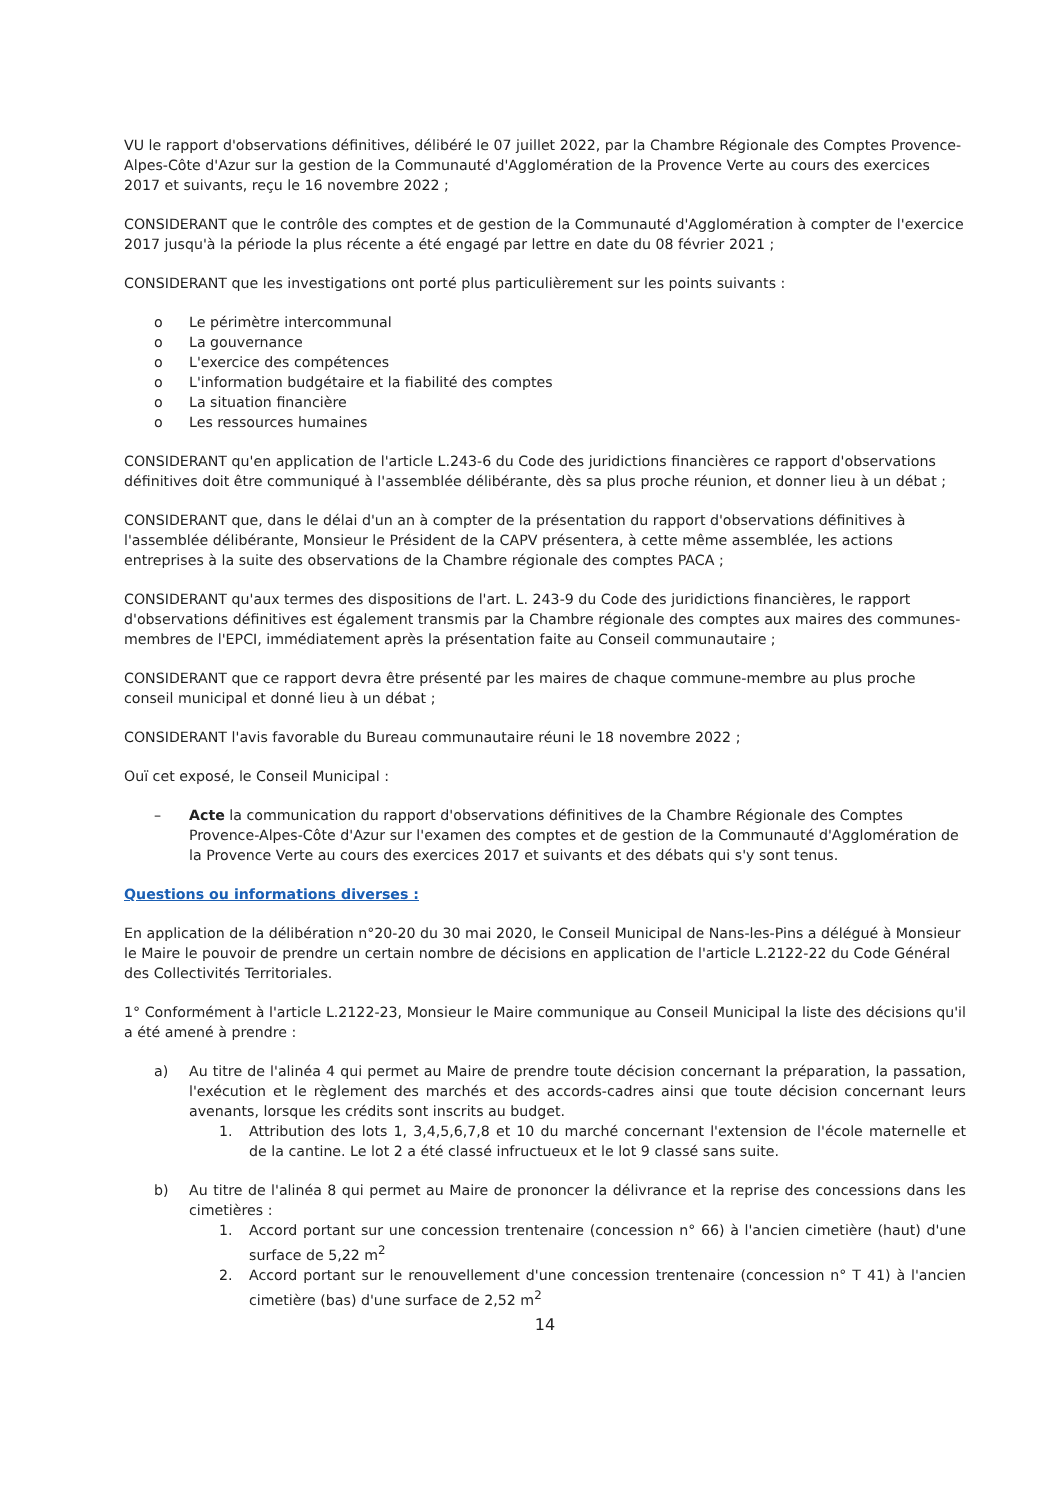VU le rapport d'observations définitives, délibéré le 07 juillet 2022, par la Chambre Régionale des Comptes Provence-Alpes-Côte d'Azur sur la gestion de la Communauté d'Agglomération de la Provence Verte au cours des exercices 2017 et suivants, reçu le 16 novembre 2022 ;
CONSIDERANT que le contrôle des comptes et de gestion de la Communauté d'Agglomération à compter de l'exercice 2017 jusqu'à la période la plus récente a été engagé par lettre en date du 08 février 2021 ;
CONSIDERANT que les investigations ont porté plus particulièrement sur les points suivants :
o Le périmètre intercommunal
o La gouvernance
o L'exercice des compétences
o L'information budgétaire et la fiabilité des comptes
o La situation financière
o Les ressources humaines
CONSIDERANT qu'en application de l'article L.243-6 du Code des juridictions financières ce rapport d'observations définitives doit être communiqué à l'assemblée délibérante, dès sa plus proche réunion, et donner lieu à un débat ;
CONSIDERANT que, dans le délai d'un an à compter de la présentation du rapport d'observations définitives à l'assemblée délibérante, Monsieur le Président de la CAPV présentera, à cette même assemblée, les actions entreprises à la suite des observations de la Chambre régionale des comptes PACA ;
CONSIDERANT qu'aux termes des dispositions de l'art. L. 243-9 du Code des juridictions financières, le rapport d'observations définitives est également transmis par la Chambre régionale des comptes aux maires des communes-membres de l'EPCI, immédiatement après la présentation faite au Conseil communautaire ;
CONSIDERANT que ce rapport devra être présenté par les maires de chaque commune-membre au plus proche conseil municipal et donné lieu à un débat ;
CONSIDERANT l'avis favorable du Bureau communautaire réuni le 18 novembre 2022 ;
Ouï cet exposé, le Conseil Municipal :
– Acte la communication du rapport d'observations définitives de la Chambre Régionale des Comptes Provence-Alpes-Côte d'Azur sur l'examen des comptes et de gestion de la Communauté d'Agglomération de la Provence Verte au cours des exercices 2017 et suivants et des débats qui s'y sont tenus.
Questions ou informations diverses :
En application de la délibération n°20-20 du 30 mai 2020, le Conseil Municipal de Nans-les-Pins a délégué à Monsieur le Maire le pouvoir de prendre un certain nombre de décisions en application de l'article L.2122-22 du Code Général des Collectivités Territoriales.
1° Conformément à l'article L.2122-23, Monsieur le Maire communique au Conseil Municipal la liste des décisions qu'il a été amené à prendre :
a) Au titre de l'alinéa 4 qui permet au Maire de prendre toute décision concernant la préparation, la passation, l'exécution et le règlement des marchés et des accords-cadres ainsi que toute décision concernant leurs avenants, lorsque les crédits sont inscrits au budget.
1. Attribution des lots 1, 3,4,5,6,7,8 et 10 du marché concernant l'extension de l'école maternelle et de la cantine. Le lot 2 a été classé infructueux et le lot 9 classé sans suite.
b) Au titre de l'alinéa 8 qui permet au Maire de prononcer la délivrance et la reprise des concessions dans les cimetières :
1. Accord portant sur une concession trentenaire (concession n° 66) à l'ancien cimetière (haut) d'une surface de 5,22 m<sup>2</sup>
2. Accord portant sur le renouvellement d'une concession trentenaire (concession n° T 41) à l'ancien cimetière (bas) d'une surface de 2,52 m<sup>2</sup>
14